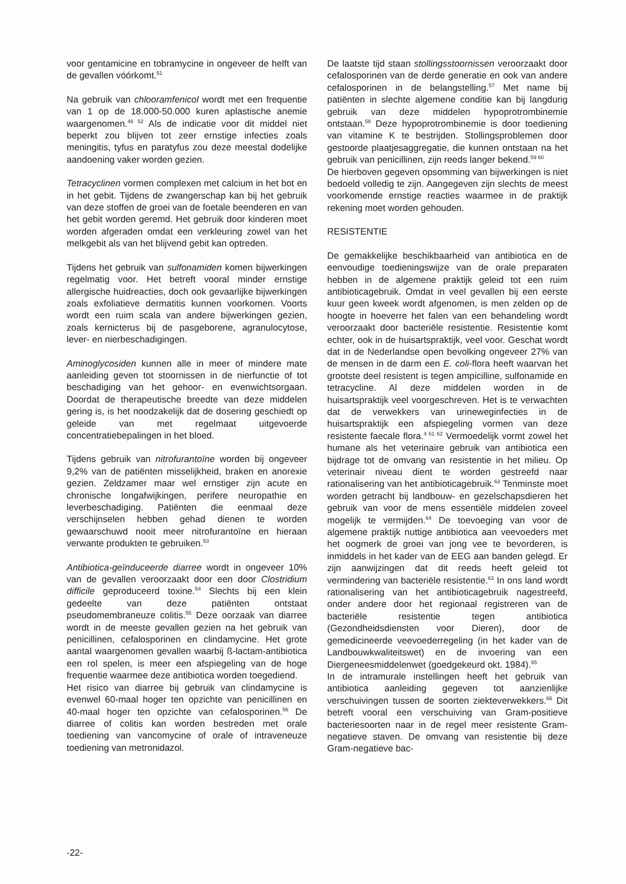voor gentamicine en tobramycine in ongeveer de helft van de gevallen vóórkomt.<sup>51</sup>
Na gebruik van chlooramfenicol wordt met een frequentie van 1 op de 18.000-50.000 kuren aplastische anemie waargenomen.<sup>46 52</sup> Als de indicatie voor dit middel niet beperkt zou blijven tot zeer ernstige infecties zoals meningitis, tyfus en paratyfus zou deze meestal dodelijke aandoening vaker worden gezien.
Tetracyclinen vormen complexen met calcium in het bot en in het gebit. Tijdens de zwangerschap kan bij het gebruik van deze stoffen de groei van de foetale beenderen en van het gebit worden geremd. Het gebruik door kinderen moet worden afgeraden omdat een verkleuring zowel van het melkgebit als van het blijvend gebit kan optreden.
Tijdens het gebruik van sulfonamiden komen bijwerkingen regelmatig voor. Het betreft vooral minder ernstige allergische huidreacties, doch ook gevaarlijke bijwerkingen zoals exfoliatieve dermatitis kunnen voorkomen. Voorts wordt een ruim scala van andere bijwerkingen gezien, zoals kernicterus bij de pasgeborene, agranulocytose, lever- en nierbeschadigingen.
Aminoglycosiden kunnen alle in meer of mindere mate aanleiding geven tot stoornissen in de nierfunctie of tot beschadiging van het gehoor- en evenwichtsorgaan. Doordat de therapeutische breedte van deze middelen gering is, is het noodzakelijk dat de dosering geschiedt op geleide van met regelmaat uitgevoerde concentratiebepalingen in het bloed.
Tijdens gebruik van nitrofurantoïne worden bij ongeveer 9,2% van de patiënten misselijkheid, braken en anorexie gezien. Zeldzamer maar wel ernstiger zijn acute en chronische longafwijkingen, perifere neuropathie en leverbeschadiging. Patiënten die eenmaal deze verschijnselen hebben gehad dienen te worden gewaarschuwd nooit meer nitrofurantoïne en hieraan verwante produkten te gebruiken.<sup>53</sup>
Antibiotica-geïnduceerde diarree wordt in ongeveer 10% van de gevallen veroorzaakt door een door Clostridium difficile geproduceerd toxine.<sup>54</sup> Slechts bij een klein gedeelte van deze patiënten ontstaat pseudomembraneuze colitis.<sup>55</sup> Deze oorzaak van diarree wordt in de meeste gevallen gezien na het gebruik van penicillinen, cefalosporinen en clindamycine. Het grote aantal waargenomen gevallen waarbij ß-lactam-antibiotica een rol spelen, is meer een afspiegeling van de hoge frequentie waarmee deze antibiotica worden toegediend.
Het risico van diarree bij gebruik van clindamycine is evenwel 60-maal hoger ten opzichte van penicillinen en 40-maal hoger ten opzichte van cefalosporinen.<sup>56</sup> De diarree of colitis kan worden bestreden met orale toediening van vancomycine of orale of intraveneuze toediening van metronidazol.
De laatste tijd staan stollingsstoornissen veroorzaakt door cefalosporinen van de derde generatie en ook van andere cefalosporinen in de belangstelling.<sup>57</sup> Met name bij patiënten in slechte algemene conditie kan bij langdurig gebruik van deze middelen hypoprotrombinemie ontstaan.<sup>58</sup> Deze hypoprotrombinemie is door toediening van vitamine K te bestrijden. Stollingsproblemen door gestoorde plaatjesaggregatie, die kunnen ontstaan na het gebruik van penicillinen, zijn reeds langer bekend.<sup>59 60</sup>
De hierboven gegeven opsomming van bijwerkingen is niet bedoeld volledig te zijn. Aangegeven zijn slechts de meest voorkomende ernstige reacties waarmee in de praktijk rekening moet worden gehouden.
RESISTENTIE
De gemakkelijke beschikbaarheid van antibiotica en de eenvoudige toedieningswijze van de orale preparaten hebben in de algemene praktijk geleid tot een ruim antibioticagebruik. Omdat in veel gevallen bij een eerste kuur geen kweek wordt afgenomen, is men zelden op de hoogte in hoeverre het falen van een behandeling wordt veroorzaakt door bacteriële resistentie. Resistentie komt echter, ook in de huisartspraktijk, veel voor. Geschat wordt dat in de Nederlandse open bevolking ongeveer 27% van de mensen in de darm een E. coli-flora heeft waarvan het grootste deel resistent is tegen ampicilline, sulfonamide en tetracycline. Al deze middelen worden in de huisartspraktijk veel voorgeschreven. Het is te verwachten dat de verwekkers van urineweginfecties in de huisartspraktijk een afspiegeling vormen van deze resistente faecale flora.<sup>4 61 62</sup> Vermoedelijk vormt zowel het humane als het veterinaire gebruik van antibiotica een bijdrage tot de omvang van resistentie in het milieu. Op veterinair niveau dient te worden gestreefd naar rationalisering van het antibioticagebruik.<sup>63</sup> Tenminste moet worden getracht bij landbouw- en gezelschapsdieren het gebruik van voor de mens essentiële middelen zoveel mogelijk te vermijden.<sup>64</sup> De toevoeging van voor de algemene praktijk nuttige antibiotica aan veevoeders met het oogmerk de groei van jong vee te bevorderen, is inmiddels in het kader van de EEG aan banden gelegd. Er zijn aanwijzingen dat dit reeds heeft geleid tot vermindering van bacteriële resistentie.<sup>63</sup> In ons land wordt rationalisering van het antibioticagebruik nagestreefd, onder andere door het regionaal registreren van de bacteriële resistentie tegen antibiotica (Gezondheidsdiensten voor Dieren), door de gemedicineerde veevoederregeling (in het kader van de Landbouwkwaliteitswet) en de invoering van een Diergeneesmiddelenwet (goedgekeurd okt. 1984).<sup>65</sup>
In de intramurale instellingen heeft het gebruik van antibiotica aanleiding gegeven tot aanzienlijke verschuivingen tussen de soorten ziekteverwekkers.<sup>66</sup> Dit betreft vooral een verschuiving van Gram-positieve bacteriesoorten naar in de regel meer resistente Gram-negatieve staven. De omvang van resistentie bij deze Gram-negatieve bac-
-22-